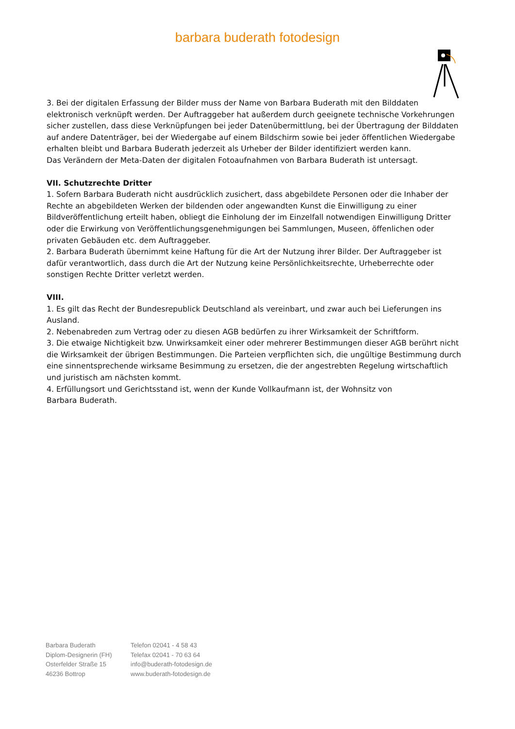barbara buderath fotodesign
3. Bei der digitalen Erfassung der Bilder muss der Name von Barbara Buderath mit den Bilddaten elektronisch verknüpft werden. Der Auftraggeber hat außerdem durch geeignete technische Vorkehrungen sicher zustellen, dass diese Verknüpfungen bei jeder Datenübermittlung, bei der Übertragung der Bilddaten auf andere Datenträger, bei der Wiedergabe auf einem Bildschirm sowie bei jeder öffentlichen Wiedergabe erhalten bleibt und Barbara Buderath jederzeit als Urheber der Bilder identifiziert werden kann.
Das Verändern der Meta-Daten der digitalen Fotoaufnahmen von Barbara Buderath ist untersagt.
VII. Schutzrechte Dritter
1. Sofern Barbara Buderath nicht ausdrücklich zusichert, dass abgebildete Personen oder die Inhaber der Rechte an abgebildeten Werken der bildenden oder angewandten Kunst die Einwilligung zu einer Bildveröffentlichung erteilt haben, obliegt die Einholung der im Einzelfall notwendigen Einwilligung Dritter oder die Erwirkung von Veröffentlichungsgenehmigungen bei Sammlungen, Museen, öffenlichen oder privaten Gebäuden etc. dem Auftraggeber.
2. Barbara Buderath übernimmt keine Haftung für die Art der Nutzung ihrer Bilder. Der Auftraggeber ist dafür verantwortlich, dass durch die Art der Nutzung keine Persönlichkeitsrechte, Urheberrechte oder sonstigen Rechte Dritter verletzt werden.
VIII.
1. Es gilt das Recht der Bundesrepublick Deutschland als vereinbart, und zwar auch bei Lieferungen ins Ausland.
2. Nebenabreden zum Vertrag oder zu diesen AGB bedürfen zu ihrer Wirksamkeit der Schriftform.
3. Die etwaige Nichtigkeit bzw. Unwirksamkeit einer oder mehrerer Bestimmungen dieser AGB berührt nicht die Wirksamkeit der übrigen Bestimmungen. Die Parteien verpflichten sich, die ungültige Bestimmung durch eine sinnentsprechende wirksame Besimmung zu ersetzen, die der angestrebten Regelung wirtschaftlich und juristisch am nächsten kommt.
4. Erfüllungsort und Gerichtsstand ist, wenn der Kunde Vollkaufmann ist, der Wohnsitz von
Barbara Buderath.
Barbara Buderath
Diplom-Designerin (FH)
Osterfelder Straße 15
46236 Bottrop
Telefon 02041 - 4 58 43
Telefax 02041 - 70 63 64
info@buderath-fotodesign.de
www.buderath-fotodesign.de